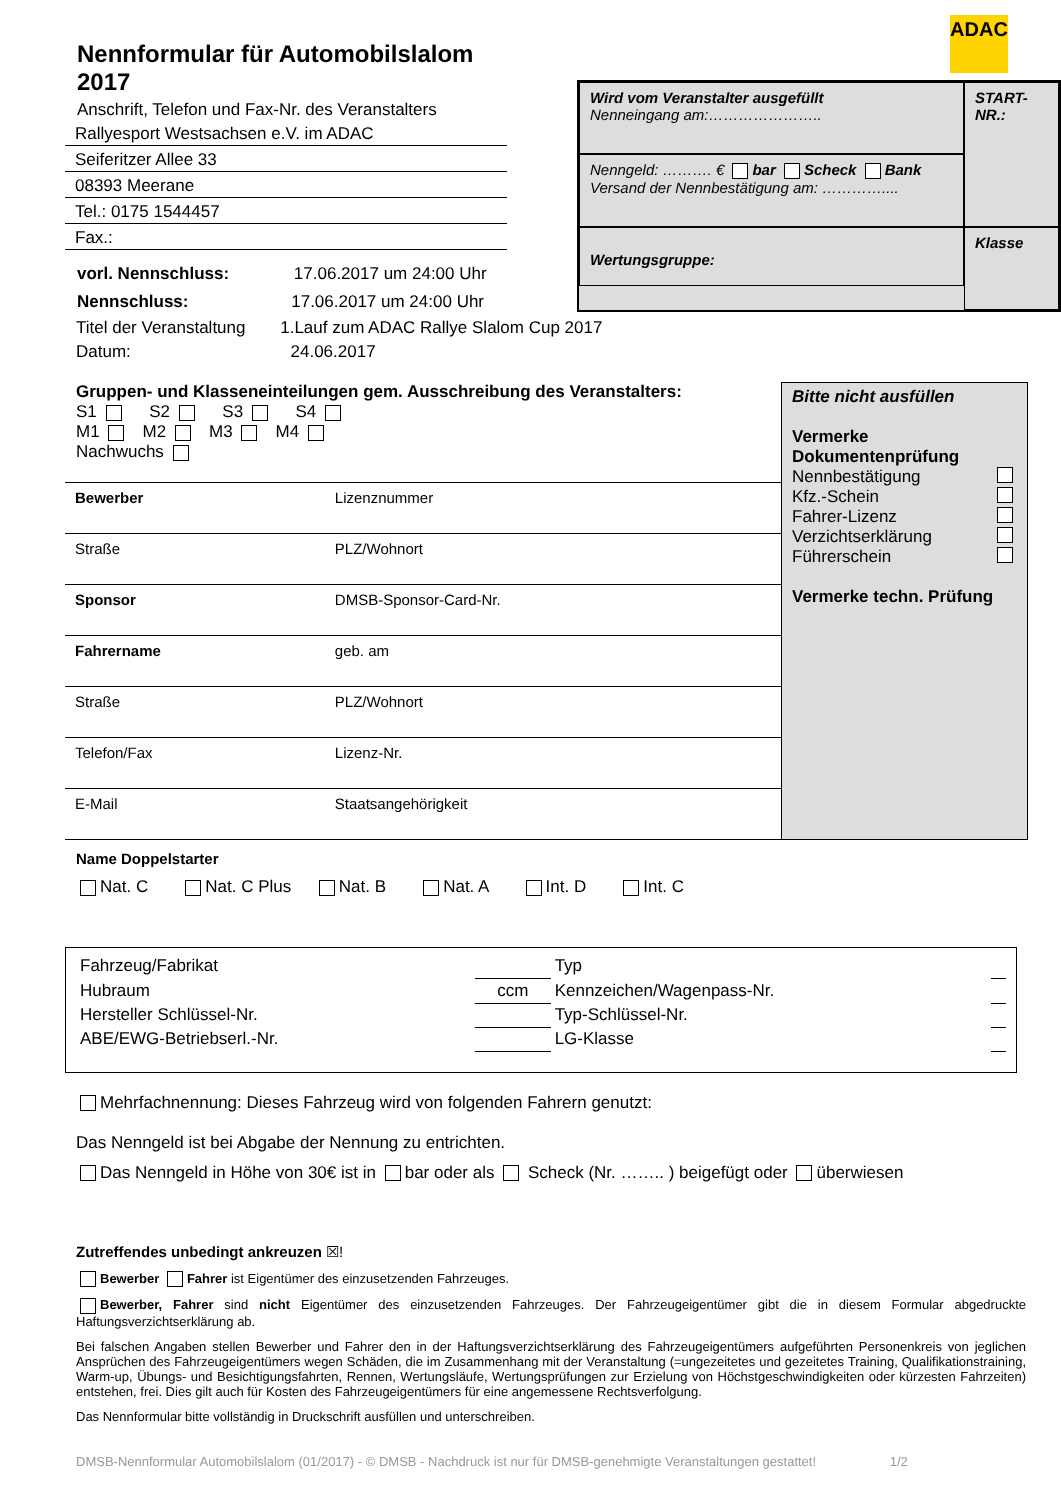ADAC
Nennformular für Automobilslalom 2017
Anschrift, Telefon und Fax-Nr. des Veranstalters
Rallyesport Westsachsen e.V. im ADAC
Seiferitzer Allee 33
08393 Meerane
Tel.: 0175 1544457
Fax.:
vorl. Nennschluss: 17.06.2017 um 24:00 Uhr
Nennschluss: 17.06.2017 um 24:00 Uhr
Wird vom Veranstalter ausgefüllt
Nenneingang am:…………………..
START-NR.:
Nenngeld: ………. € bar Scheck Bank
Versand der Nennbestätigung am: …………....
Wertungsgruppe:
Klasse
Titel der Veranstaltung 1.Lauf zum ADAC Rallye Slalom Cup 2017
Datum: 24.06.2017
Gruppen- und Klasseneinteilungen gem. Ausschreibung des Veranstalters:
S1 S2 S3 S4
M1 M2 M3 M4
Nachwuchs
| Bewerber | Lizenznummer |
| Straße | PLZ/Wohnort |
| Sponsor | DMSB-Sponsor-Card-Nr. |
| Fahrername | geb. am |
| Straße | PLZ/Wohnort |
| Telefon/Fax | Lizenz-Nr. |
| E-Mail | Staatsangehörigkeit |
Bitte nicht ausfüllen
Vermerke Dokumentenprüfung
Nennbestätigung
Kfz.-Schein
Fahrer-Lizenz
Verzichtserklärung
Führerschein
Vermerke techn. Prüfung
Name Doppelstarter
Nat. C Nat. C Plus Nat. B Nat. A Int. D Int. C
| Fahrzeug/Fabrikat | | Typ | |
| Hubraum | ccm | Kennzeichen/Wagenpass-Nr. | |
| Hersteller Schlüssel-Nr. | | Typ-Schlüssel-Nr. | |
| ABE/EWG-Betriebserl.-Nr. | | LG-Klasse | |
Mehrfachnennung: Dieses Fahrzeug wird von folgenden Fahrern genutzt:
Das Nenngeld ist bei Abgabe der Nennung zu entrichten.
Das Nenngeld in Höhe von 30€ ist in bar oder als Scheck (Nr. …….. ) beigefügt oder überwiesen
Zutreffendes unbedingt ankreuzen ☒!
Bewerber Fahrer ist Eigentümer des einzusetzenden Fahrzeuges.
Bewerber, Fahrer sind nicht Eigentümer des einzusetzenden Fahrzeuges. Der Fahrzeugeigentümer gibt die in diesem Formular abgedruckte Haftungsverzichtserklärung ab.
Bei falschen Angaben stellen Bewerber und Fahrer den in der Haftungsverzichtserklärung des Fahrzeugeigentümers aufgeführten Personenkreis von jeglichen Ansprüchen des Fahrzeugeigentümers wegen Schäden, die im Zusammenhang mit der Veranstaltung (=ungezeitetes und gezeitetes Training, Qualifikationstraining, Warm-up, Übungs- und Besichtigungsfahrten, Rennen, Wertungsläufe, Wertungsprüfungen zur Erzielung von Höchstgeschwindigkeiten oder kürzesten Fahrzeiten) entstehen, frei. Dies gilt auch für Kosten des Fahrzeugeigentümers für eine angemessene Rechtsverfolgung.
Das Nennformular bitte vollständig in Druckschrift ausfüllen und unterschreiben.
DMSB-Nennformular Automobilslalom (01/2017) - © DMSB - Nachdruck ist nur für DMSB-genehmigte Veranstaltungen gestattet! 1/2